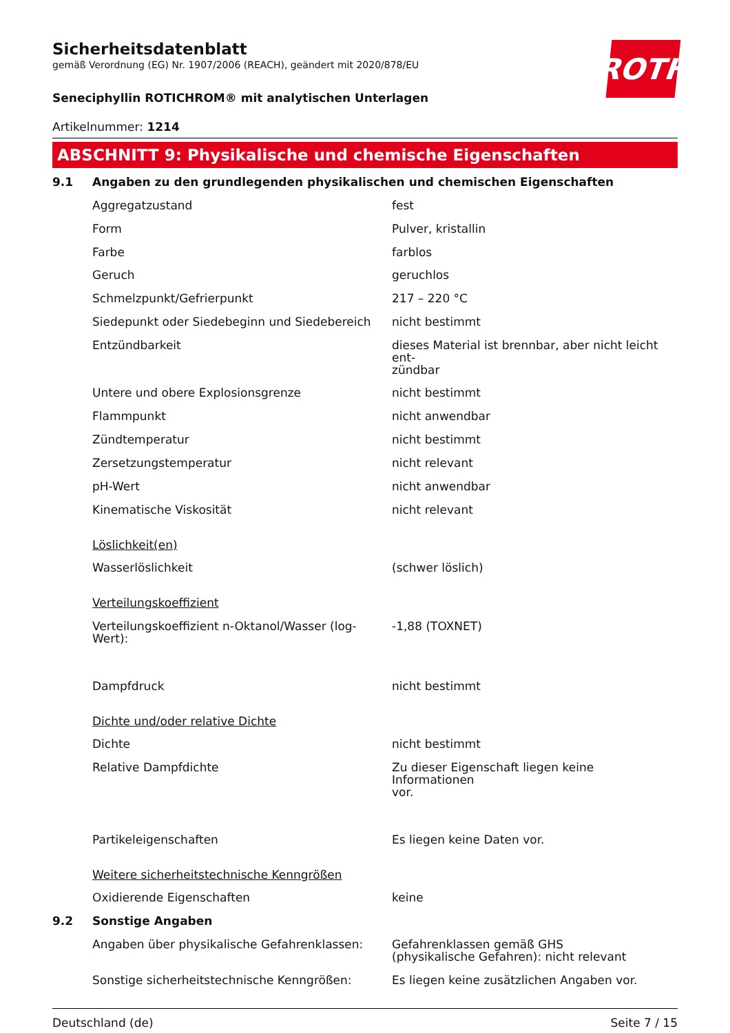ROTH
Sicherheitsdatenblatt
gemäß Verordnung (EG) Nr. 1907/2006 (REACH), geändert mit 2020/878/EU
Seneciphyllin ROTICHROM® mit analytischen Unterlagen
Artikelnummer: 1214
ABSCHNITT 9: Physikalische und chemische Eigenschaften
| 9.1 | Angaben zu den grundlegenden physikalischen und chemischen Eigenschaften | |
| | Aggregatzustand | fest |
| | Form | Pulver, kristallin |
| | Farbe | farblos |
| | Geruch | geruchlos |
| | Schmelzpunkt/Gefrierpunkt | 217 – 220 °C |
| | Siedepunkt oder Siedebeginn und Siedebereich | nicht bestimmt |
| | Entzündbarkeit | dieses Material ist brennbar, aber nicht leicht ent- zündbar |
| | Untere und obere Explosionsgrenze | nicht bestimmt |
| | Flammpunkt | nicht anwendbar |
| | Zündtemperatur | nicht bestimmt |
| | Zersetzungstemperatur | nicht relevant |
| | pH-Wert | nicht anwendbar |
| | Kinematische Viskosität | nicht relevant |
| | Löslichkeit(en) | |
| | Wasserlöslichkeit | (schwer löslich) |
| | Verteilungskoeffizient | |
| | Verteilungskoeffizient n-Oktanol/Wasser (log- Wert): | -1,88 (TOXNET) |
| | Dampfdruck | nicht bestimmt |
| | Dichte und/oder relative Dichte | |
| | Dichte | nicht bestimmt |
| | Relative Dampfdichte | Zu dieser Eigenschaft liegen keine Informationen vor. |
| | Partikeleigenschaften | Es liegen keine Daten vor. |
| | Weitere sicherheitstechnische Kenngrößen | |
| | Oxidierende Eigenschaften | keine |
| 9.2 | Sonstige Angaben | |
| | Angaben über physikalische Gefahrenklassen: | Gefahrenklassen gemäß GHS (physikalische Gefahren): nicht relevant |
| | Sonstige sicherheitstechnische Kenngrößen: | Es liegen keine zusätzlichen Angaben vor. |
Deutschland (de) Seite 7 / 15